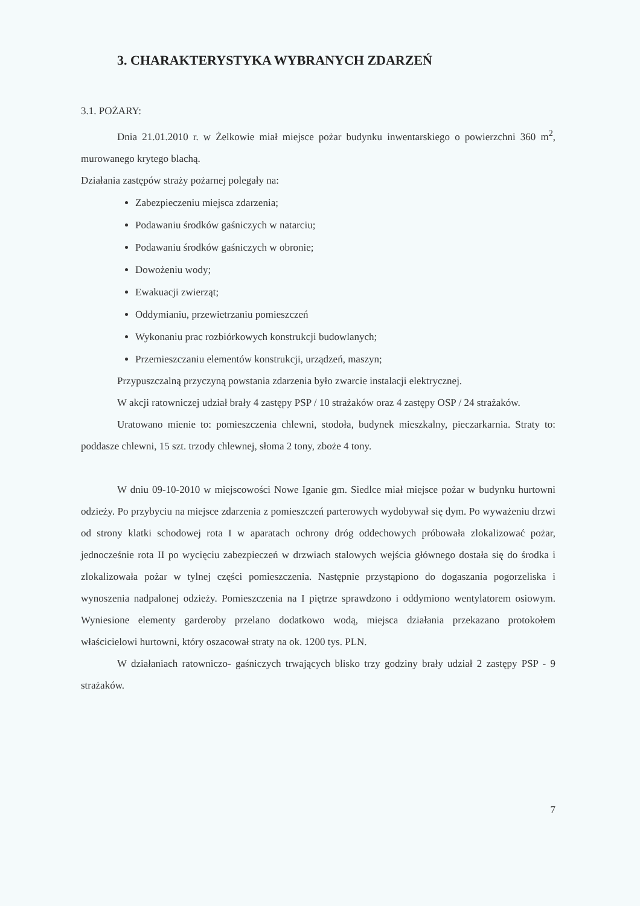3. CHARAKTERYSTYKA WYBRANYCH ZDARZEŃ
3.1. POŻARY:
Dnia 21.01.2010 r. w Żelkowie miał miejsce pożar budynku inwentarskiego o powierzchni 360 m<sup>2</sup>, murowanego krytego blachą.
Działania zastępów straży pożarnej polegały na:
Zabezpieczeniu miejsca zdarzenia;
Podawaniu środków gaśniczych w natarciu;
Podawaniu środków gaśniczych w obronie;
Dowożeniu wody;
Ewakuacji zwierząt;
Oddymianiu, przewietrzaniu pomieszczeń
Wykonaniu prac rozbiórkowych konstrukcji budowlanych;
Przemieszczaniu elementów konstrukcji, urządzeń, maszyn;
Przypuszczalną przyczyną powstania zdarzenia było zwarcie instalacji elektrycznej.
W akcji ratowniczej udział brały 4 zastępy PSP / 10 strażaków oraz 4 zastępy OSP / 24 strażaków.
Uratowano mienie to: pomieszczenia chlewni, stodoła, budynek mieszkalny, pieczarkarnia. Straty to: poddasze chlewni, 15 szt. trzody chlewnej, słoma 2 tony, zboże 4 tony.
W dniu 09-10-2010 w miejscowości Nowe Iganie gm. Siedlce miał miejsce pożar w budynku hurtowni odzieży. Po przybyciu na miejsce zdarzenia z pomieszczeń parterowych wydobywał się dym. Po wyważeniu drzwi od strony klatki schodowej rota I w aparatach ochrony dróg oddechowych próbowała zlokalizować pożar, jednocześnie rota II po wycięciu zabezpieczeń w drzwiach stalowych wejścia głównego dostała się do środka i zlokalizowała pożar w tylnej części pomieszczenia. Następnie przystąpiono do dogaszania pogorzeliska i wynoszenia nadpalonej odzieży. Pomieszczenia na I piętrze sprawdzono i oddymiono wentylatorem osiowym. Wyniesione elementy garderoby przelano dodatkowo wodą, miejsca działania przekazano protokołem właścicielowi hurtowni, który oszacował straty na ok. 1200 tys. PLN.
W działaniach ratowniczo- gaśniczych trwających blisko trzy godziny brały udział 2 zastępy PSP - 9 strażaków.
7